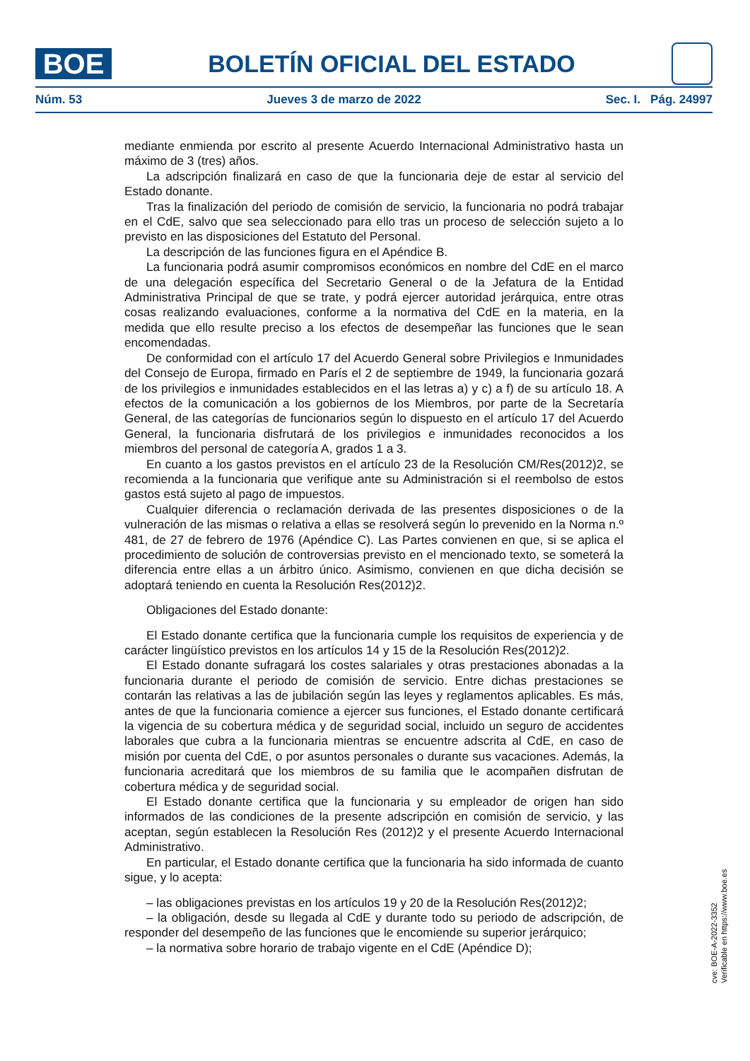BOE
BOLETÍN OFICIAL DEL ESTADO
Núm. 53 Jueves 3 de marzo de 2022 Sec. I. Pág. 24997
mediante enmienda por escrito al presente Acuerdo Internacional Administrativo hasta un máximo de 3 (tres) años.
La adscripción finalizará en caso de que la funcionaria deje de estar al servicio del Estado donante.
Tras la finalización del periodo de comisión de servicio, la funcionaria no podrá trabajar en el CdE, salvo que sea seleccionado para ello tras un proceso de selección sujeto a lo previsto en las disposiciones del Estatuto del Personal.
La descripción de las funciones figura en el Apéndice B.
La funcionaria podrá asumir compromisos económicos en nombre del CdE en el marco de una delegación específica del Secretario General o de la Jefatura de la Entidad Administrativa Principal de que se trate, y podrá ejercer autoridad jerárquica, entre otras cosas realizando evaluaciones, conforme a la normativa del CdE en la materia, en la medida que ello resulte preciso a los efectos de desempeñar las funciones que le sean encomendadas.
De conformidad con el artículo 17 del Acuerdo General sobre Privilegios e Inmunidades del Consejo de Europa, firmado en París el 2 de septiembre de 1949, la funcionaria gozará de los privilegios e inmunidades establecidos en el las letras a) y c) a f) de su artículo 18. A efectos de la comunicación a los gobiernos de los Miembros, por parte de la Secretaría General, de las categorías de funcionarios según lo dispuesto en el artículo 17 del Acuerdo General, la funcionaria disfrutará de los privilegios e inmunidades reconocidos a los miembros del personal de categoría A, grados 1 a 3.
En cuanto a los gastos previstos en el artículo 23 de la Resolución CM/Res(2012)2, se recomienda a la funcionaria que verifique ante su Administración si el reembolso de estos gastos está sujeto al pago de impuestos.
Cualquier diferencia o reclamación derivada de las presentes disposiciones o de la vulneración de las mismas o relativa a ellas se resolverá según lo prevenido en la Norma n.º 481, de 27 de febrero de 1976 (Apéndice C). Las Partes convienen en que, si se aplica el procedimiento de solución de controversias previsto en el mencionado texto, se someterá la diferencia entre ellas a un árbitro único. Asimismo, convienen en que dicha decisión se adoptará teniendo en cuenta la Resolución Res(2012)2.
Obligaciones del Estado donante:
El Estado donante certifica que la funcionaria cumple los requisitos de experiencia y de carácter lingüístico previstos en los artículos 14 y 15 de la Resolución Res(2012)2.
El Estado donante sufragará los costes salariales y otras prestaciones abonadas a la funcionaria durante el periodo de comisión de servicio. Entre dichas prestaciones se contarán las relativas a las de jubilación según las leyes y reglamentos aplicables. Es más, antes de que la funcionaria comience a ejercer sus funciones, el Estado donante certificará la vigencia de su cobertura médica y de seguridad social, incluido un seguro de accidentes laborales que cubra a la funcionaria mientras se encuentre adscrita al CdE, en caso de misión por cuenta del CdE, o por asuntos personales o durante sus vacaciones. Además, la funcionaria acreditará que los miembros de su familia que le acompañen disfrutan de cobertura médica y de seguridad social.
El Estado donante certifica que la funcionaria y su empleador de origen han sido informados de las condiciones de la presente adscripción en comisión de servicio, y las aceptan, según establecen la Resolución Res (2012)2 y el presente Acuerdo Internacional Administrativo.
En particular, el Estado donante certifica que la funcionaria ha sido informada de cuanto sigue, y lo acepta:
– las obligaciones previstas en los artículos 19 y 20 de la Resolución Res(2012)2;
– la obligación, desde su llegada al CdE y durante todo su periodo de adscripción, de responder del desempeño de las funciones que le encomiende su superior jerárquico;
– la normativa sobre horario de trabajo vigente en el CdE (Apéndice D);
cve: BOE-A-2022-3352
Verificable en https://www.boe.es